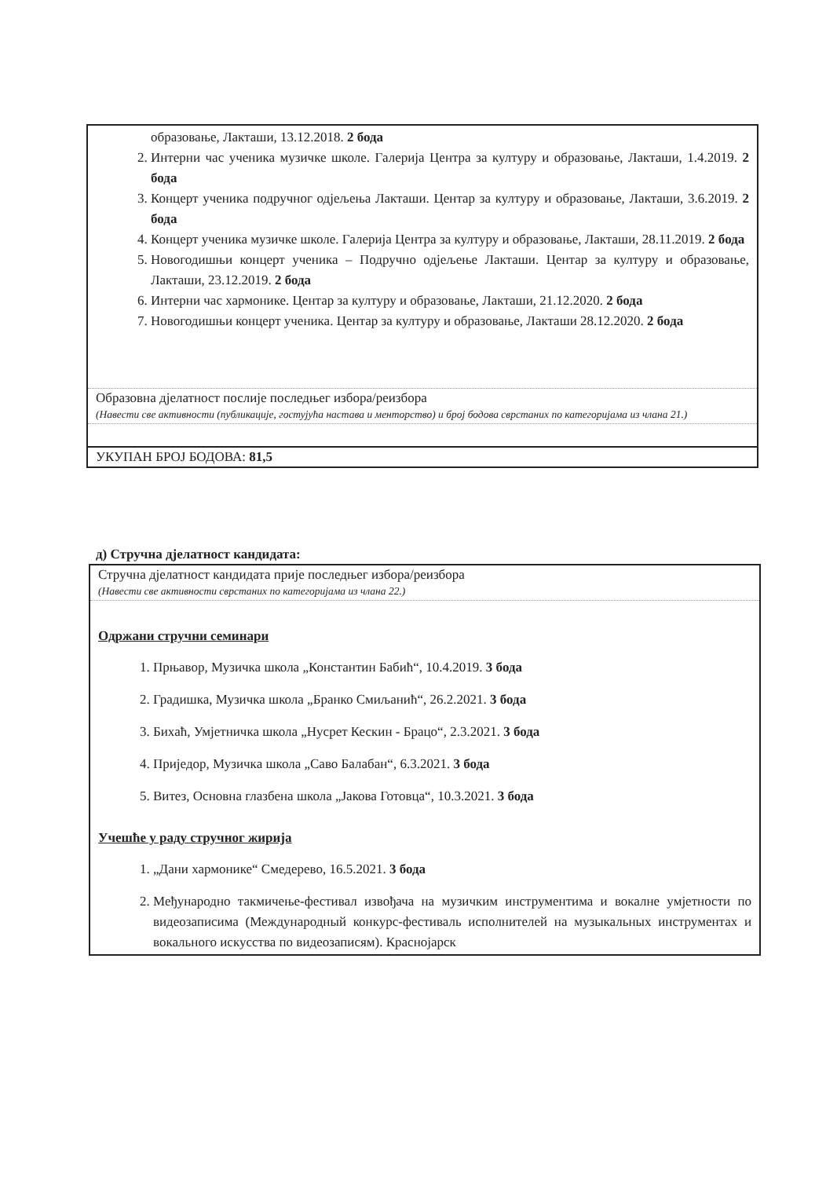| образовање, Лакташи, 13.12.2018. 2 бода 2. Интерни час ученика музичке школе. Галерија Центра за културу и образовање, Лакташи, 1.4.2019. 2 бода 3. Концерт ученика подручног одјељења Лакташи. Центар за културу и образовање, Лакташи, 3.6.2019. 2 бода 4. Концерт ученика музичке школе. Галерија Центра за културу и образовање, Лакташи, 28.11.2019. 2 бода 5. Новогодишњи концерт ученика – Подручно одјељење Лакташи. Центар за културу и образовање, Лакташи, 23.12.2019. 2 бода 6. Интерни час хармонике. Центар за културу и образовање, Лакташи, 21.12.2020. 2 бода 7. Новогодишњи концерт ученика. Центар за културу и образовање, Лакташи 28.12.2020. 2 бода |
| Образовна дјелатност послије последњег избора/реизбора (Навести све активности (публикације, гостујућа настава и менторство) и број бодова сврстаних по категоријама из члана 21.) |
| УКУПАН БРОЈ БОДОВА: 81,5 |
д) Стручна дјелатност кандидата:
| Стручна дјелатност кандидата прије последњег избора/реизбора (Навести све активности сврстаних по категоријама из члана 22.) |
| Одржани стручни семинари 1. Прњавор, Музичка школа „Константин Бабић“, 10.4.2019. 3 бода 2. Градишка, Музичка школа „Бранко Смиљанић“, 26.2.2021. 3 бода 3. Бихаћ, Умјетничка школа „Нусрет Кескин - Брацо“, 2.3.2021. 3 бода 4. Приједор, Музичка школа „Саво Балабан“, 6.3.2021. 3 бода 5. Витез, Основна глазбена школа „Јакова Готовца“, 10.3.2021. 3 бода Учешће у раду стручног жирија 1. „Дани хармонике“ Смедерево, 16.5.2021. 3 бода 2. Међународно такмичење-фестивал извођача на музичким инструментима и вокалне умјетности по видеозаписима (Международный конкурс-фестиваль исполнителей на музыкальных инструментах и вокального искусства по видеозаписям). Краснојарск |